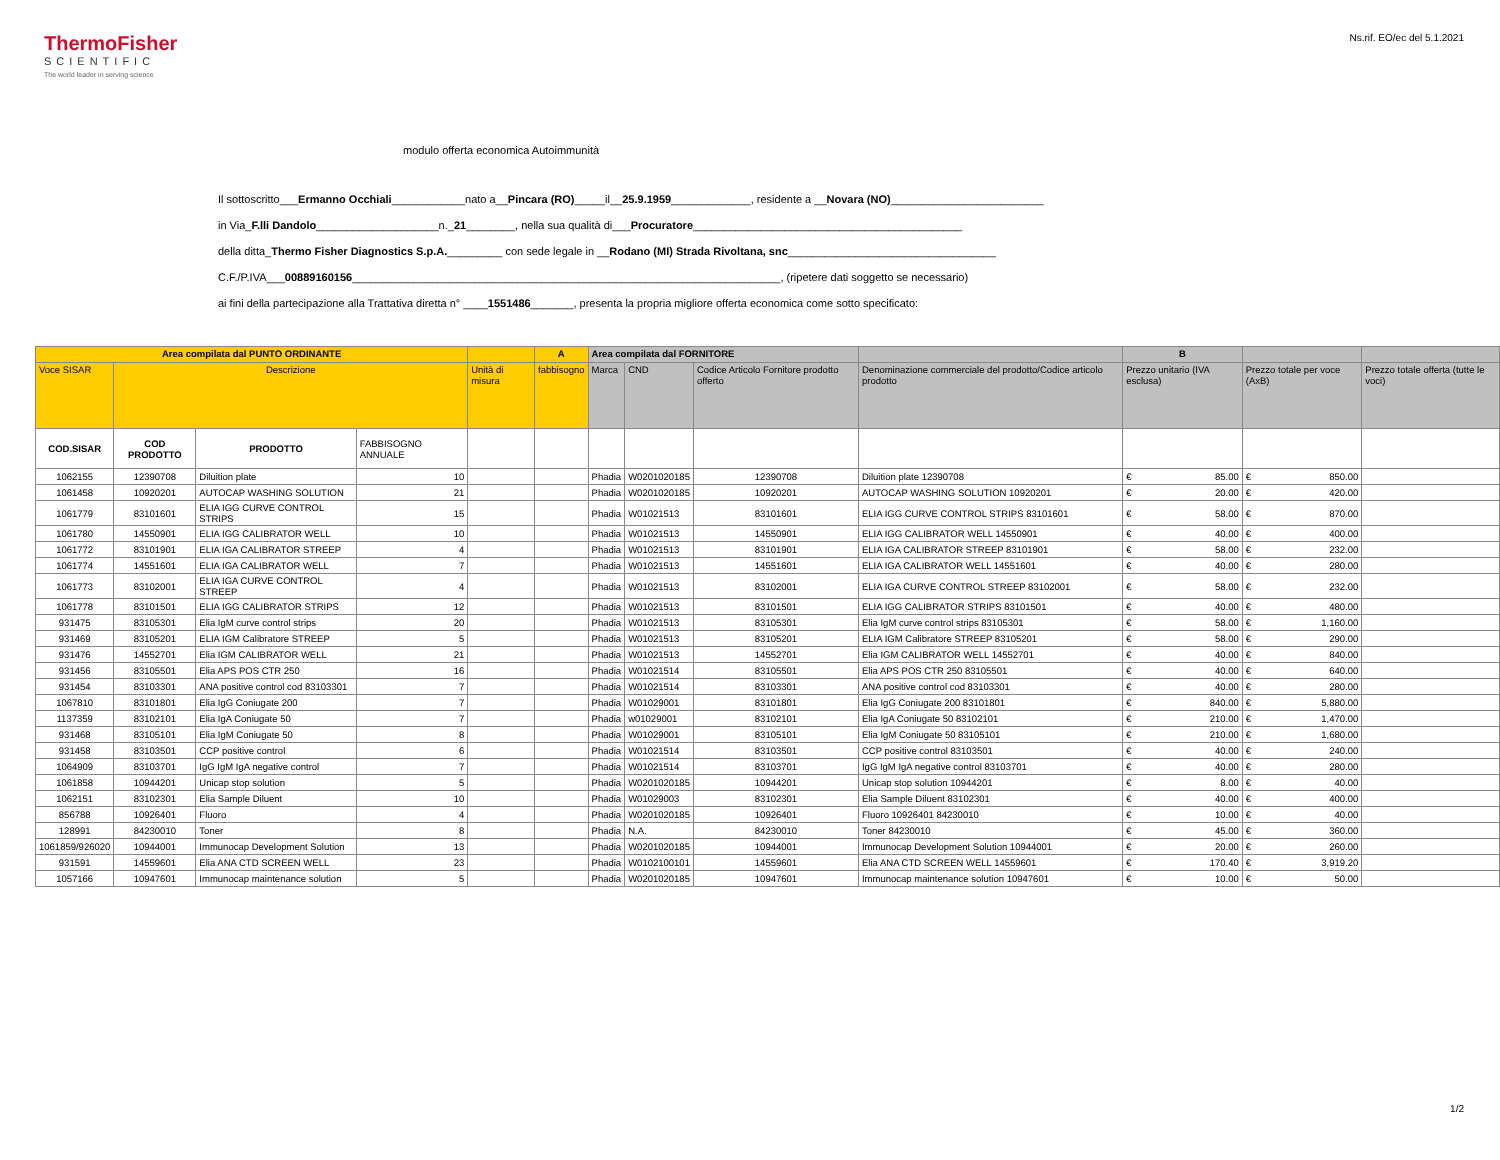ThermoFisher
SCIENTIFIC
The world leader in serving science
Ns.rif. EO/ec del 5.1.2021
modulo offerta economica Autoimmunità
Il sottoscritto___Ermanno Occhiali____________nato a__Pincara (RO)_____il__25.9.1959_____________, residente a __Novara (NO)_________________________
in Via_F.lli Dandolo____________________n._21________, nella sua qualità di___Procuratore____________________________________________
della ditta_Thermo Fisher Diagnostics S.p.A._________ con sede legale in __Rodano (MI) Strada Rivoltana, snc__________________________________
C.F./P.IVA___00889160156______________________________________________________________________, (ripetere dati soggetto se necessario)
ai fini della partecipazione alla Trattativa diretta n° ____1551486_______, presenta la propria migliore offerta economica come sotto specificato:
| Area compilata dal PUNTO ORDINANTE | | | | | A | Area compilata dal FORNITORE | | | | B | | |
| --- | --- | --- | --- | --- | --- | --- | --- | --- | --- | --- | --- | --- |
| Voce SISAR | Descrizione | | | Unità di misura | fabbisogno | Marca | CND | Codice Articolo Fornitore prodotto offerto | Denominazione commerciale del prodotto/Codice articolo prodotto | Prezzo unitario (IVA esclusa) | Prezzo totale per voce (AxB) | Prezzo totale offerta (tutte le voci) |
| COD.SISAR | COD PRODOTTO | PRODOTTO | FABBISOGNO ANNUALE | | | | | | | | | |
| 1062155 | 12390708 | Diluition plate | 10 | | | Phadia | W0201020185 | 12390708 | Diluition plate 12390708 | € 85.00 | € 850.00 | |
| 1061458 | 10920201 | AUTOCAP WASHING SOLUTION | 21 | | | Phadia | W0201020185 | 10920201 | AUTOCAP WASHING SOLUTION 10920201 | € 20.00 | € 420.00 | |
| 1061779 | 83101601 | ELIA IGG CURVE CONTROL STRIPS | 15 | | | Phadia | W01021513 | 83101601 | ELIA IGG CURVE CONTROL STRIPS 83101601 | € 58.00 | € 870.00 | |
| 1061780 | 14550901 | ELIA IGG CALIBRATOR WELL | 10 | | | Phadia | W01021513 | 14550901 | ELIA IGG CALIBRATOR WELL 14550901 | € 40.00 | € 400.00 | |
| 1061772 | 83101901 | ELIA IGA CALIBRATOR STREEP | 4 | | | Phadia | W01021513 | 83101901 | ELIA IGA CALIBRATOR STREEP 83101901 | € 58.00 | € 232.00 | |
| 1061774 | 14551601 | ELIA IGA CALIBRATOR WELL | 7 | | | Phadia | W01021513 | 14551601 | ELIA IGA CALIBRATOR WELL 14551601 | € 40.00 | € 280.00 | |
| 1061773 | 83102001 | ELIA IGA CURVE CONTROL STREEP | 4 | | | Phadia | W01021513 | 83102001 | ELIA IGA CURVE CONTROL STREEP 83102001 | € 58.00 | € 232.00 | |
| 1061778 | 83101501 | ELIA IGG CALIBRATOR STRIPS | 12 | | | Phadia | W01021513 | 83101501 | ELIA IGG CALIBRATOR STRIPS 83101501 | € 40.00 | € 480.00 | |
| 931475 | 83105301 | Elia IgM curve control strips | 20 | | | Phadia | W01021513 | 83105301 | Elia IgM curve control strips 83105301 | € 58.00 | € 1,160.00 | |
| 931469 | 83105201 | ELIA IGM Calibratore STREEP | 5 | | | Phadia | W01021513 | 83105201 | ELIA IGM Calibratore STREEP 83105201 | € 58.00 | € 290.00 | |
| 931476 | 14552701 | Elia IGM CALIBRATOR WELL | 21 | | | Phadia | W01021513 | 14552701 | Elia IGM CALIBRATOR WELL 14552701 | € 40.00 | € 840.00 | |
| 931456 | 83105501 | Elia APS POS CTR 250 | 16 | | | Phadia | W01021514 | 83105501 | Elia APS POS CTR 250 83105501 | € 40.00 | € 640.00 | |
| 931454 | 83103301 | ANA positive control cod 83103301 | 7 | | | Phadia | W01021514 | 83103301 | ANA positive control cod 83103301 | € 40.00 | € 280.00 | |
| 1067810 | 83101801 | Elia IgG Coniugate 200 | 7 | | | Phadia | W01029001 | 83101801 | Elia IgG Coniugate 200 83101801 | € 840.00 | € 5,880.00 | |
| 1137359 | 83102101 | Elia IgA Coniugate 50 | 7 | | | Phadia | w01029001 | 83102101 | Elia IgA Coniugate 50 83102101 | € 210.00 | € 1,470.00 | |
| 931468 | 83105101 | Elia IgM Coniugate 50 | 8 | | | Phadia | W01029001 | 83105101 | Elia IgM Coniugate 50 83105101 | € 210.00 | € 1,680.00 | |
| 931458 | 83103501 | CCP positive control | 6 | | | Phadia | W01021514 | 83103501 | CCP positive control 83103501 | € 40.00 | € 240.00 | |
| 1064909 | 83103701 | IgG IgM IgA negative control | 7 | | | Phadia | W01021514 | 83103701 | IgG IgM IgA negative control 83103701 | € 40.00 | € 280.00 | |
| 1061858 | 10944201 | Unicap stop solution | 5 | | | Phadia | W0201020185 | 10944201 | Unicap stop solution 10944201 | € 8.00 | € 40.00 | |
| 1062151 | 83102301 | Elia Sample Diluent | 10 | | | Phadia | W01029003 | 83102301 | Elia Sample Diluent 83102301 | € 40.00 | € 400.00 | |
| 856788 | 10926401 | Fluoro | 4 | | | Phadia | W0201020185 | 10926401 | Fluoro 10926401 84230010 | € 10.00 | € 40.00 | |
| 128991 | 84230010 | Toner | 8 | | | Phadia | N.A. | 84230010 | Toner 84230010 | € 45.00 | € 360.00 | |
| 1061859/926020 | 10944001 | Immunocap Development Solution | 13 | | | Phadia | W0201020185 | 10944001 | Immunocap Development Solution 10944001 | € 20.00 | € 260.00 | |
| 931591 | 14559601 | Elia ANA CTD SCREEN WELL | 23 | | | Phadia | W0102100101 | 14559601 | Elia ANA CTD SCREEN WELL 14559601 | € 170.40 | € 3,919.20 | |
| 1057166 | 10947601 | Immunocap maintenance solution | 5 | | | Phadia | W0201020185 | 10947601 | Immunocap maintenance solution 10947601 | € 10.00 | € 50.00 | |
1/2